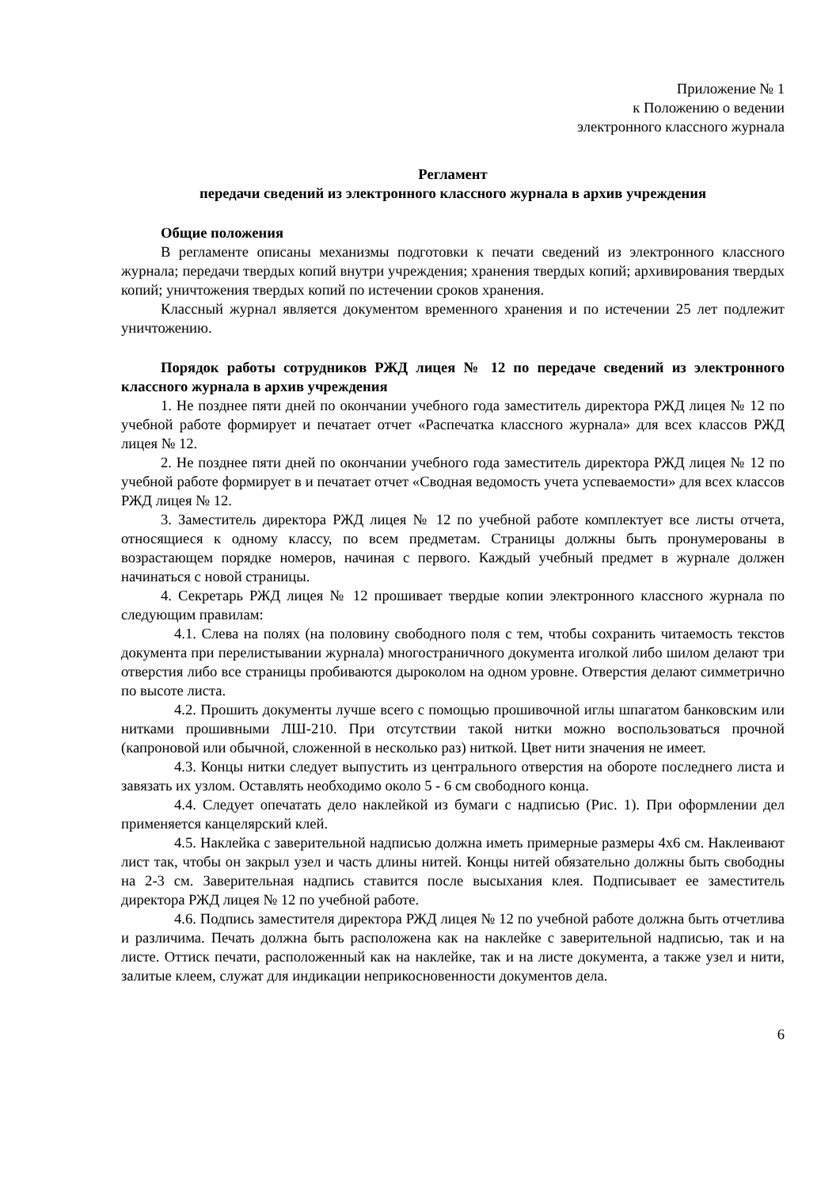Приложение № 1
к Положению о ведении
электронного классного журнала
Регламент
передачи сведений из электронного классного журнала в архив учреждения
Общие положения
В регламенте описаны механизмы подготовки к печати сведений из электронного классного журнала; передачи твердых копий внутри учреждения; хранения твердых копий; архивирования твердых копий; уничтожения твердых копий по истечении сроков хранения.
Классный журнал является документом временного хранения и по истечении 25 лет подлежит уничтожению.
Порядок работы сотрудников РЖД лицея № 12 по передаче сведений из электронного классного журнала в архив учреждения
1. Не позднее пяти дней по окончании учебного года заместитель директора РЖД лицея № 12 по учебной работе формирует и печатает отчет «Распечатка классного журнала» для всех классов РЖД лицея № 12.
2. Не позднее пяти дней по окончании учебного года заместитель директора РЖД лицея № 12 по учебной работе формирует в и печатает отчет «Сводная ведомость учета успеваемости» для всех классов РЖД лицея № 12.
3. Заместитель директора РЖД лицея № 12 по учебной работе комплектует все листы отчета, относящиеся к одному классу, по всем предметам. Страницы должны быть пронумерованы в возрастающем порядке номеров, начиная с первого. Каждый учебный предмет в журнале должен начинаться с новой страницы.
4. Секретарь РЖД лицея № 12 прошивает твердые копии электронного классного журнала по следующим правилам:
4.1. Слева на полях (на половину свободного поля с тем, чтобы сохранить читаемость текстов документа при перелистывании журнала) многостраничного документа иголкой либо шилом делают три отверстия либо все страницы пробиваются дыроколом на одном уровне. Отверстия делают симметрично по высоте листа.
4.2. Прошить документы лучше всего с помощью прошивочной иглы шпагатом банковским или нитками прошивными ЛШ-210. При отсутствии такой нитки можно воспользоваться прочной (капроновой или обычной, сложенной в несколько раз) ниткой. Цвет нити значения не имеет.
4.3. Концы нитки следует выпустить из центрального отверстия на обороте последнего листа и завязать их узлом. Оставлять необходимо около 5 - 6 см свободного конца.
4.4. Следует опечатать дело наклейкой из бумаги с надписью (Рис. 1). При оформлении дел применяется канцелярский клей.
4.5. Наклейка с заверительной надписью должна иметь примерные размеры 4х6 см. Наклеивают лист так, чтобы он закрыл узел и часть длины нитей. Концы нитей обязательно должны быть свободны на 2-3 см. Заверительная надпись ставится после высыхания клея. Подписывает ее заместитель директора РЖД лицея № 12 по учебной работе.
4.6. Подпись заместителя директора РЖД лицея № 12 по учебной работе должна быть отчетлива и различима. Печать должна быть расположена как на наклейке с заверительной надписью, так и на листе. Оттиск печати, расположенный как на наклейке, так и на листе документа, а также узел и нити, залитые клеем, служат для индикации неприкосновенности документов дела.
6